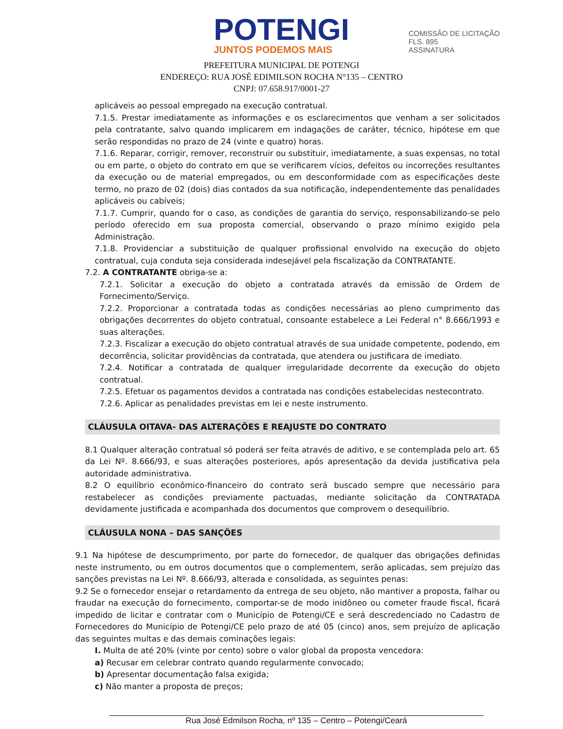POTENGI
JUNTOS PODEMOS MAIS
COMISSÃO DE LICITAÇÃO
FLS. 895
ASSINATURA
PREFEITURA MUNICIPAL DE POTENGI
ENDEREÇO: RUA JOSÉ EDIMILSON ROCHA N°135 – CENTRO
CNPJ: 07.658.917/0001-27
aplicáveis ao pessoal empregado na execução contratual.
7.1.5. Prestar imediatamente as informações e os esclarecimentos que venham a ser solicitados pela contratante, salvo quando implicarem em indagações de caráter, técnico, hipótese em que serão respondidas no prazo de 24 (vinte e quatro) horas.
7.1.6. Reparar, corrigir, remover, reconstruir ou substituir, imediatamente, a suas expensas, no total ou em parte, o objeto do contrato em que se verificarem vícios, defeitos ou incorreções resultantes da execução ou de material empregados, ou em desconformidade com as especificações deste termo, no prazo de 02 (dois) dias contados da sua notificação, independentemente das penalidades aplicáveis ou cabíveis;
7.1.7. Cumprir, quando for o caso, as condições de garantia do serviço, responsabilizando-se pelo período oferecido em sua proposta comercial, observando o prazo mínimo exigido pela Administração.
7.1.8. Providenciar a substituição de qualquer profissional envolvido na execução do objeto contratual, cuja conduta seja considerada indesejável pela fiscalização da CONTRATANTE.
7.2. A CONTRATANTE obriga-se a:
7.2.1. Solicitar a execução do objeto a contratada através da emissão de Ordem de Fornecimento/Serviço.
7.2.2. Proporcionar a contratada todas as condições necessárias ao pleno cumprimento das obrigações decorrentes do objeto contratual, consoante estabelece a Lei Federal n° 8.666/1993 e suas alterações.
7.2.3. Fiscalizar a execução do objeto contratual através de sua unidade competente, podendo, em decorrência, solicitar providências da contratada, que atendera ou justificara de imediato.
7.2.4. Notificar a contratada de qualquer irregularidade decorrente da execução do objeto contratual.
7.2.5. Efetuar os pagamentos devidos a contratada nas condições estabelecidas nestecontrato.
7.2.6. Aplicar as penalidades previstas em lei e neste instrumento.
CLÁUSULA OITAVA- DAS ALTERAÇÕES E REAJUSTE DO CONTRATO
8.1 Qualquer alteração contratual só poderá ser feita através de aditivo, e se contemplada pelo art. 65 da Lei Nº. 8.666/93, e suas alterações posteriores, após apresentação da devida justificativa pela autoridade administrativa.
8.2 O equilíbrio econômico-financeiro do contrato será buscado sempre que necessário para restabelecer as condições previamente pactuadas, mediante solicitação da CONTRATADA devidamente justificada e acompanhada dos documentos que comprovem o desequilíbrio.
CLÁUSULA NONA – DAS SANÇÕES
9.1 Na hipótese de descumprimento, por parte do fornecedor, de qualquer das obrigações definidas neste instrumento, ou em outros documentos que o complementem, serão aplicadas, sem prejuízo das sanções previstas na Lei Nº. 8.666/93, alterada e consolidada, as seguintes penas:
9.2 Se o fornecedor ensejar o retardamento da entrega de seu objeto, não mantiver a proposta, falhar ou fraudar na execução do fornecimento, comportar-se de modo inidôneo ou cometer fraude fiscal, ficará impedido de licitar e contratar com o Município de Potengi/CE e será descredenciado no Cadastro de Fornecedores do Município de Potengi/CE pelo prazo de até 05 (cinco) anos, sem prejuízo de aplicação das seguintes multas e das demais cominações legais:
I. Multa de até 20% (vinte por cento) sobre o valor global da proposta vencedora:
a) Recusar em celebrar contrato quando regularmente convocado;
b) Apresentar documentação falsa exigida;
c) Não manter a proposta de preços;
Rua José Edmilson Rocha, nº 135 – Centro – Potengi/Ceará